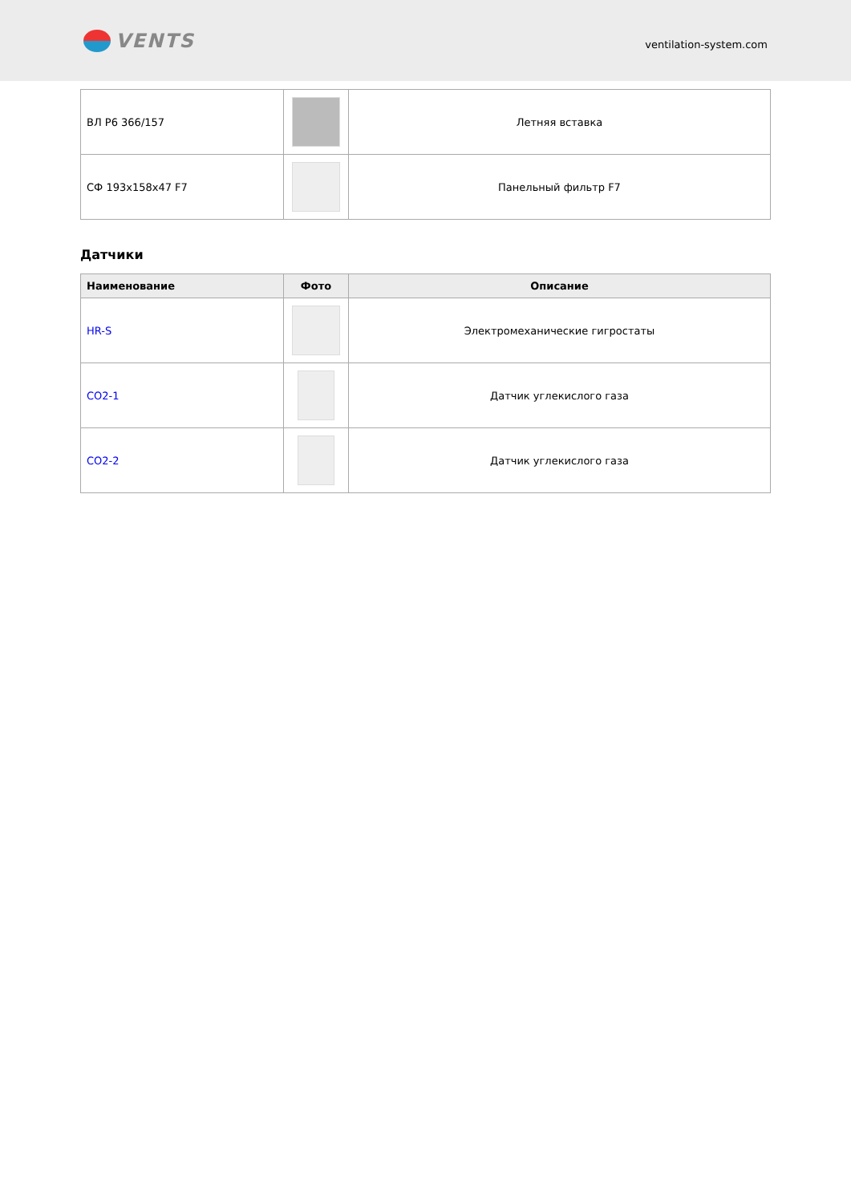VENTS
ventilation-system.com
| ВЛ Р6 366/157 | | Летняя вставка |
| СФ 193x158x47 F7 | | Панельный фильтр F7 |
Датчики
| Наименование | Фото | Описание |
| --- | --- | --- |
| HR-S | | Электромеханические гигростаты |
| CO2-1 | | Датчик углекислого газа |
| CO2-2 | | Датчик углекислого газа |